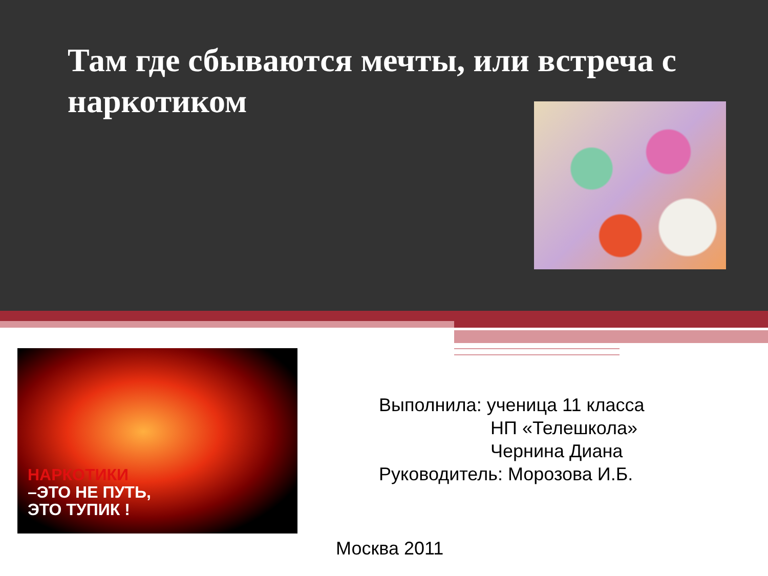Там где сбываются мечты, или встреча с наркотиком
НАРКОТИКИ
–ЭТО НЕ ПУТЬ,
ЭТО ТУПИК !
Выполнила: ученица 11 класса
НП «Телешкола»
Чернина Диана
Руководитель: Морозова И.Б.
Москва 2011